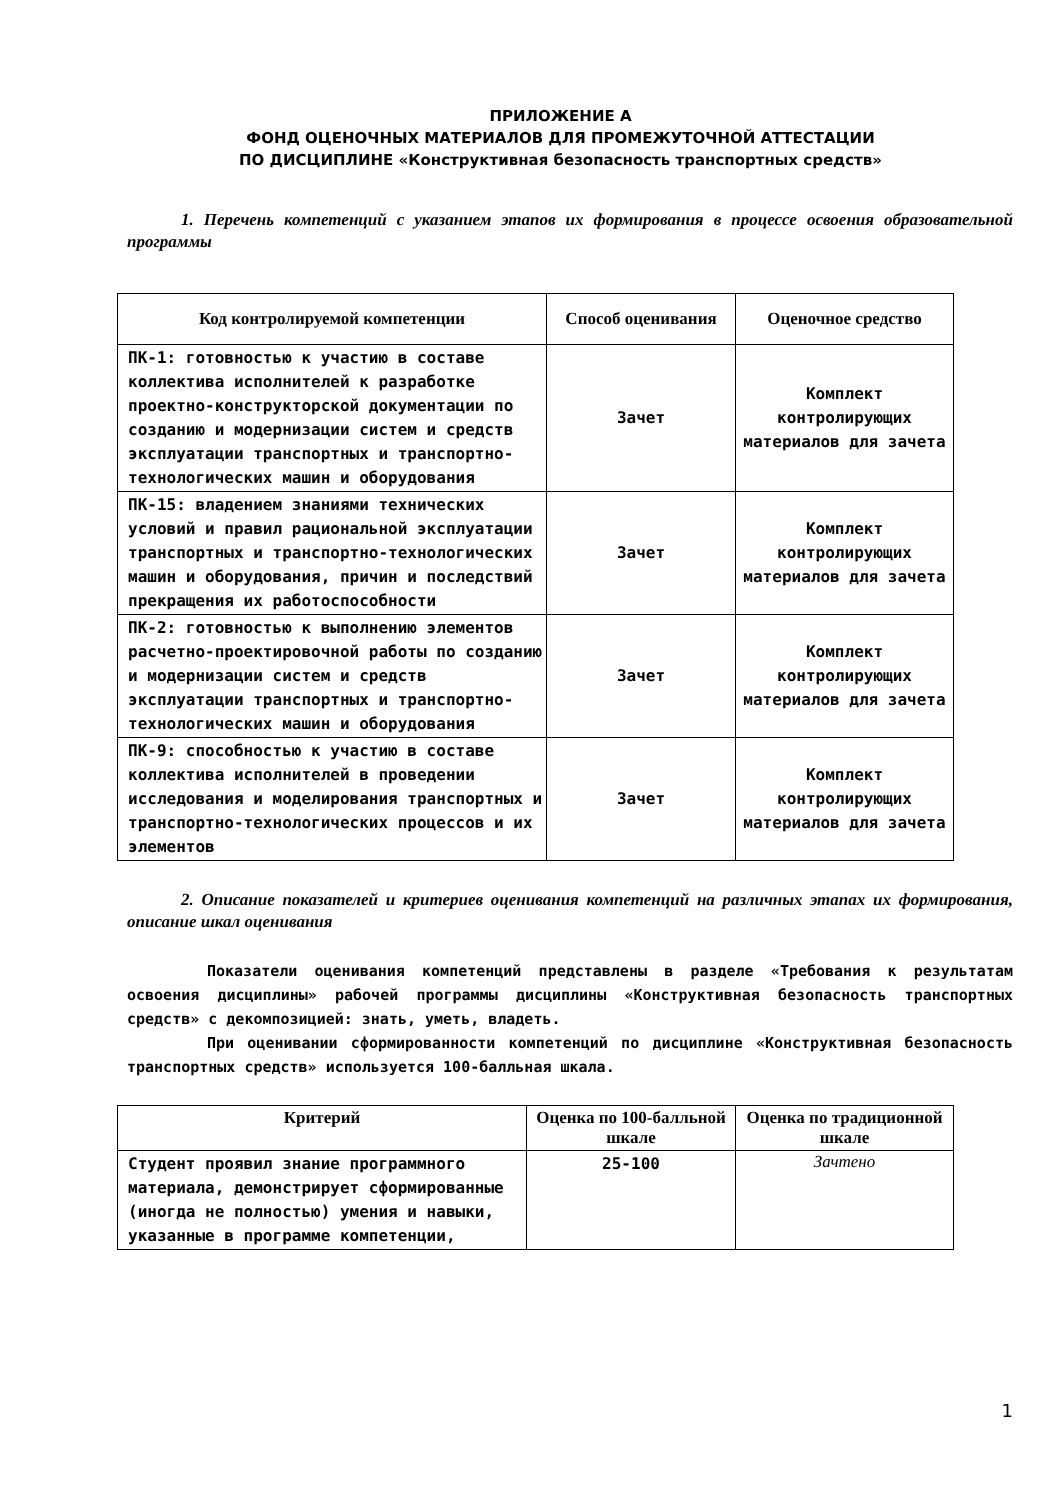ПРИЛОЖЕНИЕ А
ФОНД ОЦЕНОЧНЫХ МАТЕРИАЛОВ ДЛЯ ПРОМЕЖУТОЧНОЙ АТТЕСТАЦИИ
ПО ДИСЦИПЛИНЕ «Конструктивная безопасность транспортных средств»
1. Перечень компетенций с указанием этапов их формирования в процессе освоения образовательной программы
| Код контролируемой компетенции | Способ оценивания | Оценочное средство |
| --- | --- | --- |
| ПК-1: готовностью к участию в составе коллектива исполнителей к разработке проектно-конструкторской документации по созданию и модернизации систем и средств эксплуатации транспортных и транспортно-технологических машин и оборудования | Зачет | Комплект контролирующих материалов для зачета |
| ПК-15: владением знаниями технических условий и правил рациональной эксплуатации транспортных и транспортно-технологических машин и оборудования, причин и последствий прекращения их работоспособности | Зачет | Комплект контролирующих материалов для зачета |
| ПК-2: готовностью к выполнению элементов расчетно-проектировочной работы по созданию и модернизации систем и средств эксплуатации транспортных и транспортно-технологических машин и оборудования | Зачет | Комплект контролирующих материалов для зачета |
| ПК-9: способностью к участию в составе коллектива исполнителей в проведении исследования и моделирования транспортных и транспортно-технологических процессов и их элементов | Зачет | Комплект контролирующих материалов для зачета |
2. Описание показателей и критериев оценивания компетенций на различных этапах их формирования, описание шкал оценивания
Показатели оценивания компетенций представлены в разделе «Требования к результатам освоения дисциплины» рабочей программы дисциплины «Конструктивная безопасность транспортных средств» с декомпозицией: знать, уметь, владеть.
При оценивании сформированности компетенций по дисциплине «Конструктивная безопасность транспортных средств» используется 100-балльная шкала.
| Критерий | Оценка по 100-балльной шкале | Оценка по традиционной шкале |
| --- | --- | --- |
| Студент проявил знание программного материала, демонстрирует сформированные (иногда не полностью) умения и навыки, указанные в программе компетенции, | 25-100 | Зачтено |
1